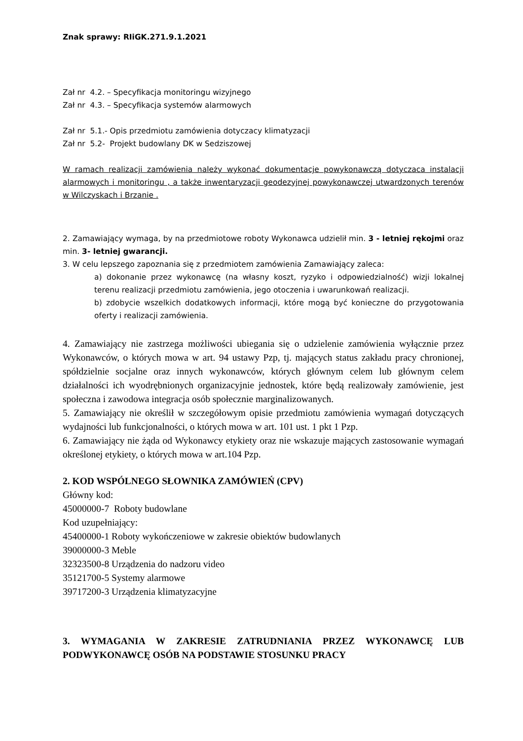Znak sprawy: RIiGK.271.9.1.2021
Zał nr 4.2. – Specyfikacja monitoringu wizyjnego
Zał nr 4.3. – Specyfikacja systemów alarmowych
Zał nr 5.1.- Opis przedmiotu zamówienia dotyczacy klimatyzacji
Zał nr 5.2- Projekt budowlany DK w Sedziszowej
W ramach realizacji zamówienia należy wykonać dokumentacje powykonawczą dotyczaca instalacji alarmowych i monitoringu , a także inwentaryzacji geodezyjnej powykonawczej utwardzonych terenów w Wilczyskach i Brzanie .
2. Zamawiający wymaga, by na przedmiotowe roboty Wykonawca udzielił min. 3 - letniej rękojmi oraz min. 3- letniej gwarancji.
3. W celu lepszego zapoznania się z przedmiotem zamówienia Zamawiający zaleca:
a) dokonanie przez wykonawcę (na własny koszt, ryzyko i odpowiedzialność) wizji lokalnej terenu realizacji przedmiotu zamówienia, jego otoczenia i uwarunkowań realizacji.
b) zdobycie wszelkich dodatkowych informacji, które mogą być konieczne do przygotowania oferty i realizacji zamówienia.
4. Zamawiający nie zastrzega możliwości ubiegania się o udzielenie zamówienia wyłącznie przez Wykonawców, o których mowa w art. 94 ustawy Pzp, tj. mających status zakładu pracy chronionej, spółdzielnie socjalne oraz innych wykonawców, których głównym celem lub głównym celem działalności ich wyodrębnionych organizacyjnie jednostek, które będą realizowały zamówienie, jest społeczna i zawodowa integracja osób społecznie marginalizowanych.
5. Zamawiający nie określił w szczegółowym opisie przedmiotu zamówienia wymagań dotyczących wydajności lub funkcjonalności, o których mowa w art. 101 ust. 1 pkt 1 Pzp.
6. Zamawiający nie żąda od Wykonawcy etykiety oraz nie wskazuje mających zastosowanie wymagań określonej etykiety, o których mowa w art.104 Pzp.
2. KOD WSPÓLNEGO SŁOWNIKA ZAMÓWIEŃ (CPV)
Główny kod:
45000000-7 Roboty budowlane
Kod uzupełniający:
45400000-1 Roboty wykończeniowe w zakresie obiektów budowlanych
39000000-3 Meble
32323500-8 Urządzenia do nadzoru video
35121700-5 Systemy alarmowe
39717200-3 Urządzenia klimatyzacyjne
3. WYMAGANIA W ZAKRESIE ZATRUDNIANIA PRZEZ WYKONAWCĘ LUB PODWYKONAWCĘ OSÓB NA PODSTAWIE STOSUNKU PRACY